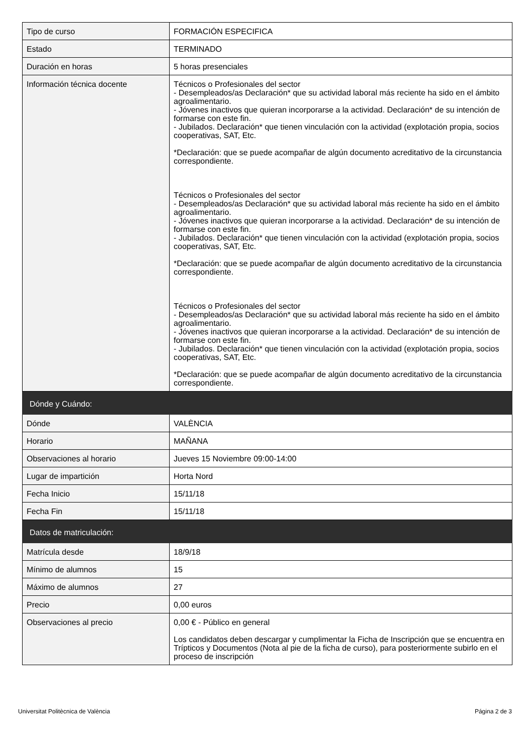| Tipo de curso | FORMACIÓN ESPECIFICA |
| Estado | TERMINADO |
| Duración en horas | 5 horas presenciales |
| Información técnica docente | Técnicos o Profesionales del sector - Desempleados/as Declaración* que su actividad laboral más reciente ha sido en el ámbito agroalimentario. - Jóvenes inactivos que quieran incorporarse a la actividad. Declaración* de su intención de formarse con este fin. - Jubilados. Declaración* que tienen vinculación con la actividad (explotación propia, socios cooperativas, SAT, Etc. *Declaración: que se puede acompañar de algún documento acreditativo de la circunstancia correspondiente. Técnicos o Profesionales del sector - Desempleados/as Declaración* que su actividad laboral más reciente ha sido en el ámbito agroalimentario. - Jóvenes inactivos que quieran incorporarse a la actividad. Declaración* de su intención de formarse con este fin. - Jubilados. Declaración* que tienen vinculación con la actividad (explotación propia, socios cooperativas, SAT, Etc. *Declaración: que se puede acompañar de algún documento acreditativo de la circunstancia correspondiente. Técnicos o Profesionales del sector - Desempleados/as Declaración* que su actividad laboral más reciente ha sido en el ámbito agroalimentario. - Jóvenes inactivos que quieran incorporarse a la actividad. Declaración* de su intención de formarse con este fin. - Jubilados. Declaración* que tienen vinculación con la actividad (explotación propia, socios cooperativas, SAT, Etc. *Declaración: que se puede acompañar de algún documento acreditativo de la circunstancia correspondiente. |
| Dónde y Cuándo: | |
| Dónde | VALÈNCIA |
| Horario | MAÑANA |
| Observaciones al horario | Jueves 15 Noviembre 09:00-14:00 |
| Lugar de impartición | Horta Nord |
| Fecha Inicio | 15/11/18 |
| Fecha Fin | 15/11/18 |
| Datos de matriculación: | |
| Matrícula desde | 18/9/18 |
| Mínimo de alumnos | 15 |
| Máximo de alumnos | 27 |
| Precio | 0,00 euros |
| Observaciones al precio | 0,00 € - Público en general Los candidatos deben descargar y cumplimentar la Ficha de Inscripción que se encuentra en Trípticos y Documentos (Nota al pie de la ficha de curso), para posteriormente subirlo en el proceso de inscripción |
Universitat Politècnica de València Página 2 de 3